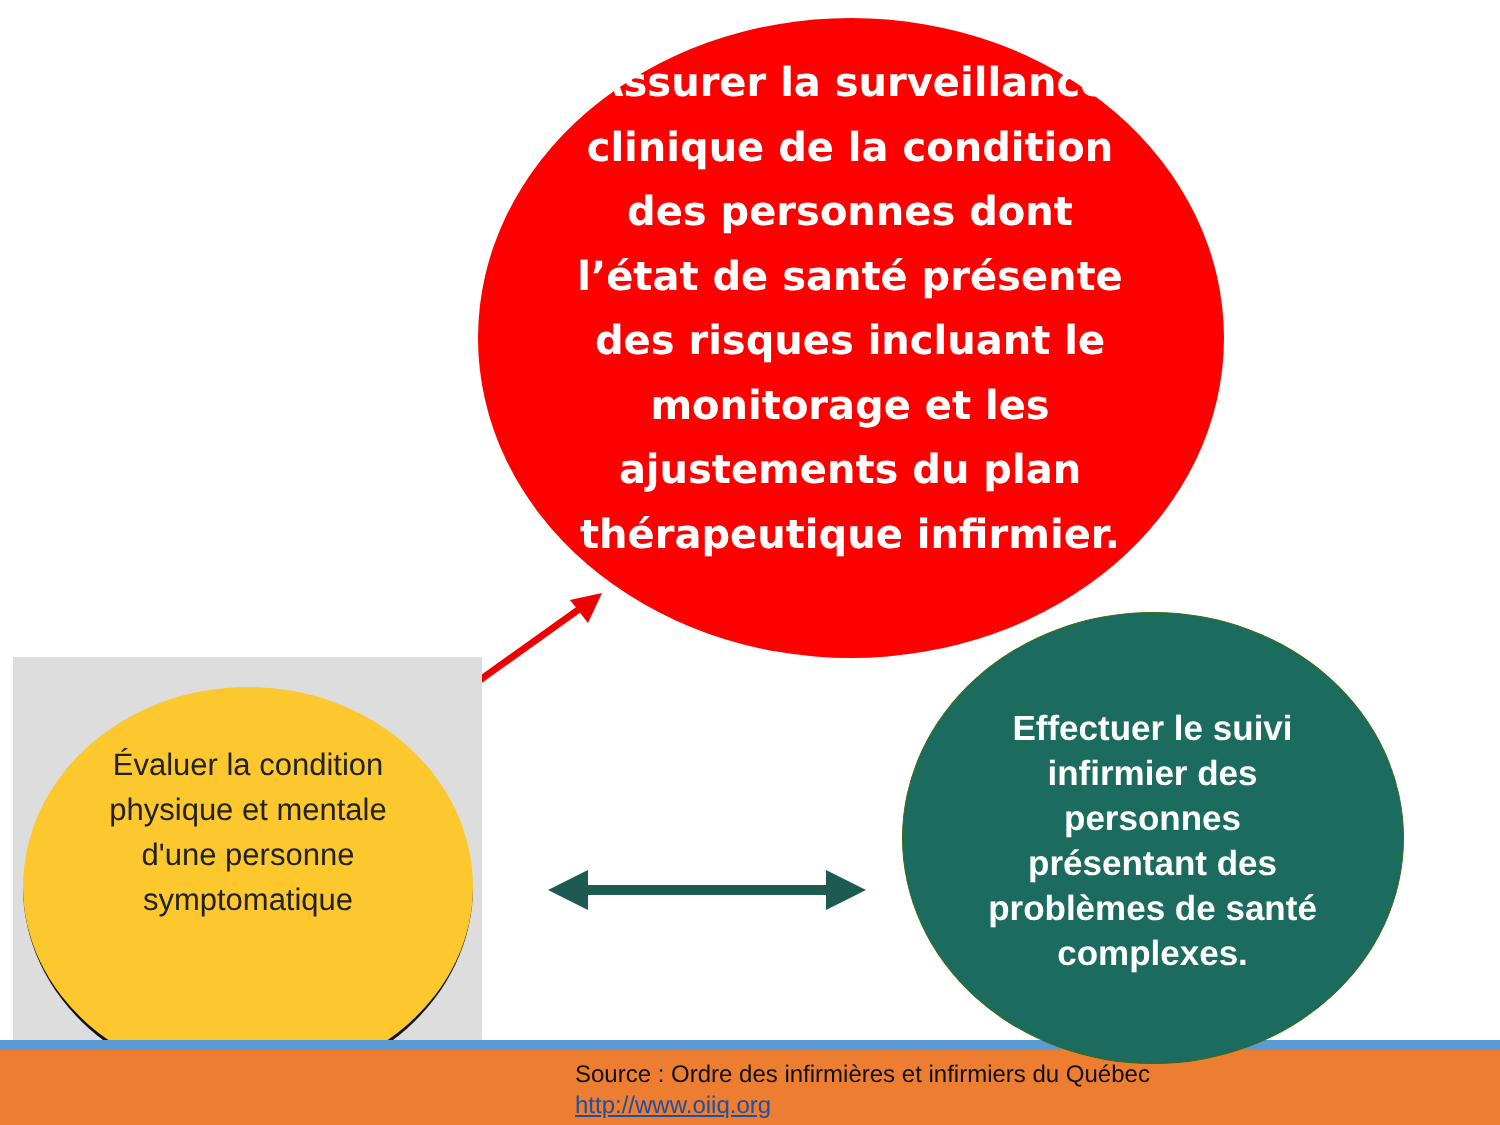Assurer la surveillance clinique de la condition des personnes dont l’état de santé présente des risques incluant le monitorage et les ajustements du plan thérapeutique infirmier.
Évaluer la condition physique et mentale d'une personne symptomatique
Effectuer le suivi infirmier des personnes présentant des problèmes de santé complexes.
Source : Ordre des infirmières et infirmiers du Québec
http://www.oiiq.org